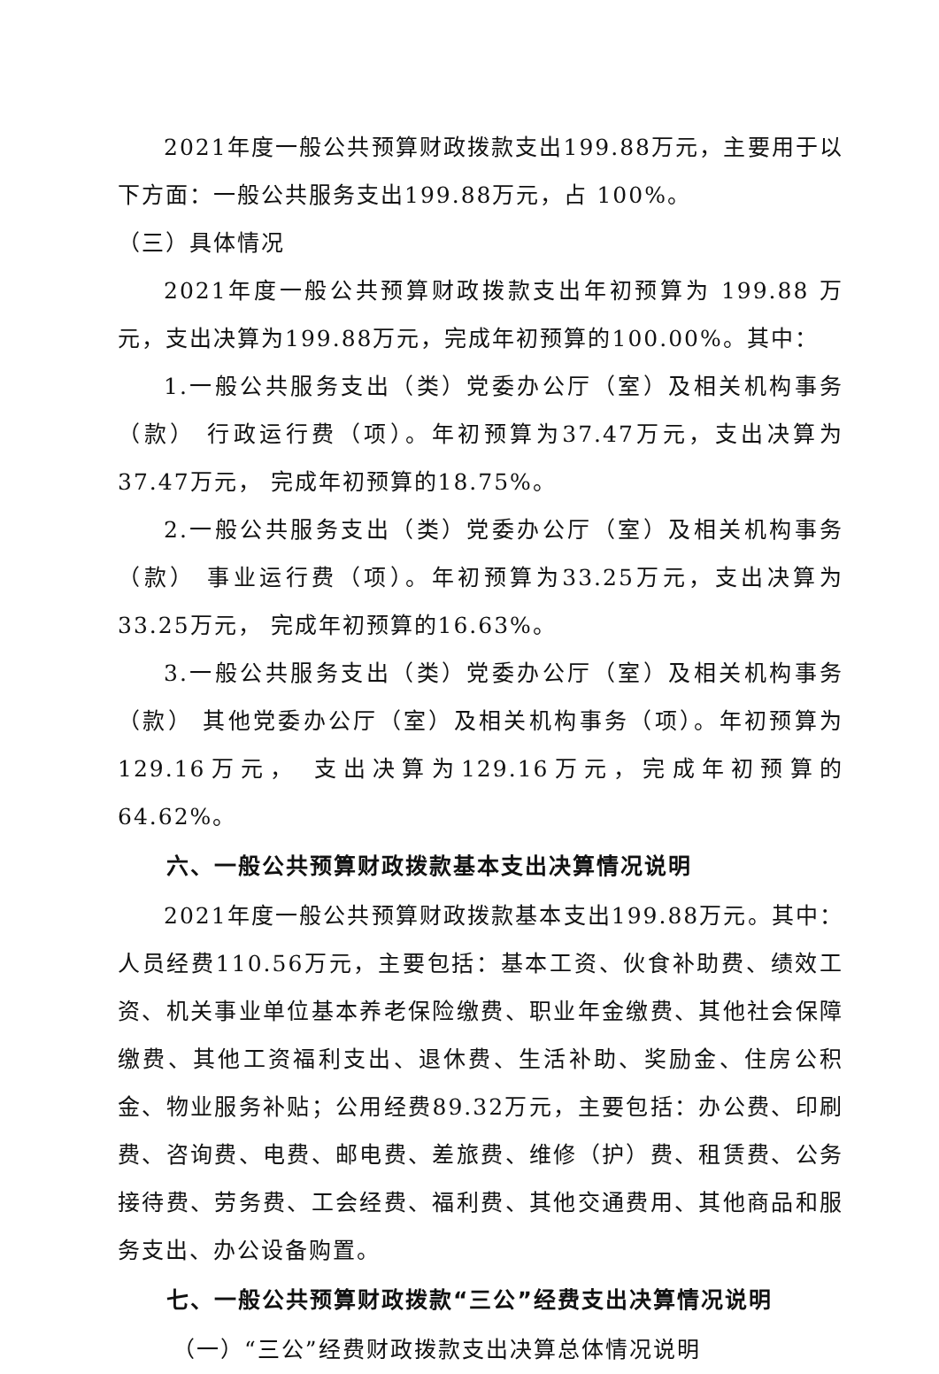2021年度一般公共预算财政拨款支出199.88万元，主要用于以下方面：一般公共服务支出199.88万元，占 100%。
（三）具体情况
2021年度一般公共预算财政拨款支出年初预算为 199.88 万元，支出决算为199.88万元，完成年初预算的100.00%。其中：
1.一般公共服务支出（类）党委办公厅（室）及相关机构事务（款） 行政运行费（项）。年初预算为37.47万元，支出决算为37.47万元， 完成年初预算的18.75%。
2.一般公共服务支出（类）党委办公厅（室）及相关机构事务（款） 事业运行费（项）。年初预算为33.25万元，支出决算为33.25万元， 完成年初预算的16.63%。
3.一般公共服务支出（类）党委办公厅（室）及相关机构事务（款） 其他党委办公厅（室）及相关机构事务（项）。年初预算为129.16万元， 支出决算为129.16万元，完成年初预算的 64.62%。
六、一般公共预算财政拨款基本支出决算情况说明
2021年度一般公共预算财政拨款基本支出199.88万元。其中：人员经费110.56万元，主要包括：基本工资、伙食补助费、绩效工资、机关事业单位基本养老保险缴费、职业年金缴费、其他社会保障缴费、其他工资福利支出、退休费、生活补助、奖励金、住房公积金、物业服务补贴；公用经费89.32万元，主要包括：办公费、印刷费、咨询费、电费、邮电费、差旅费、维修（护）费、租赁费、公务接待费、劳务费、工会经费、福利费、其他交通费用、其他商品和服务支出、办公设备购置。
七、一般公共预算财政拨款“三公”经费支出决算情况说明
（一）“三公”经费财政拨款支出决算总体情况说明